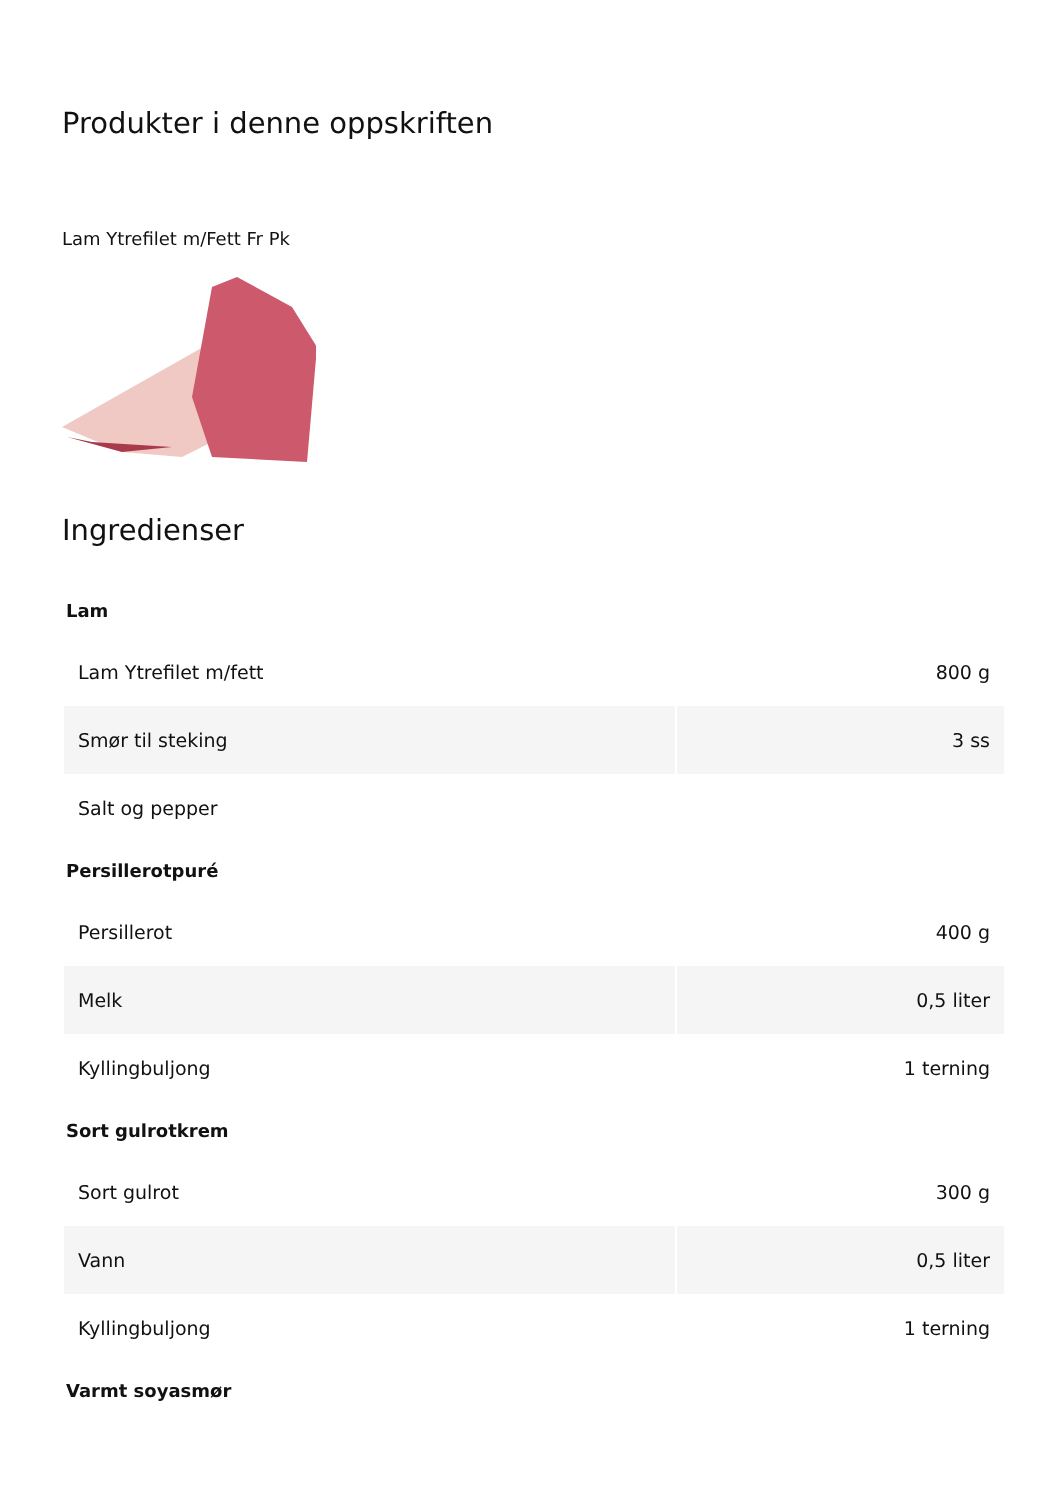Produkter i denne oppskriften
Lam Ytrefilet m/Fett Fr Pk
Ingredienser
| Lam | |
| --- | --- |
| Lam Ytrefilet m/fett | 800 g |
| Smør til steking | 3 ss |
| Salt og pepper | |
| Persillerotpuré | |
| Persillerot | 400 g |
| Melk | 0,5 liter |
| Kyllingbuljong | 1 terning |
| Sort gulrotkrem | |
| Sort gulrot | 300 g |
| Vann | 0,5 liter |
| Kyllingbuljong | 1 terning |
| Varmt soyasmør | |